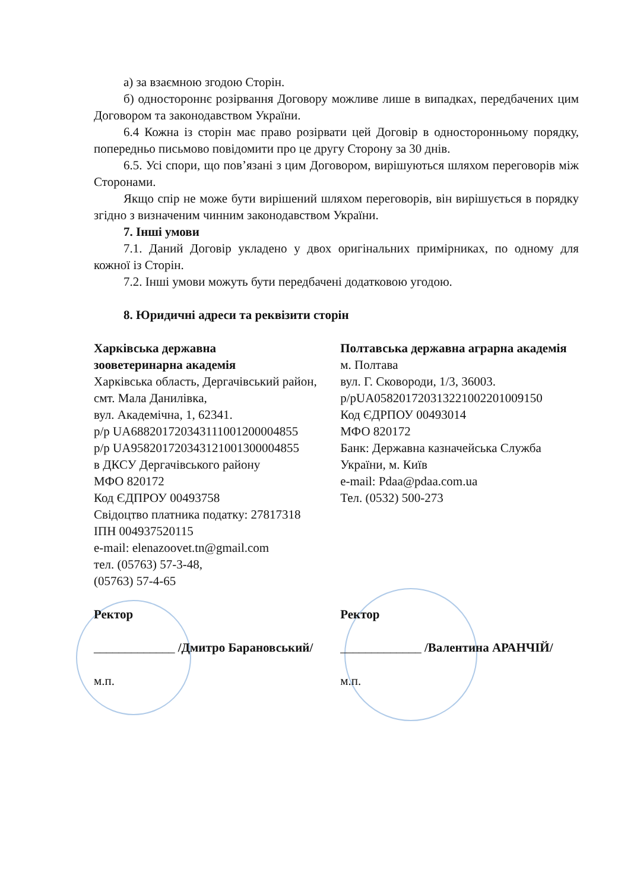а) за взаємною згодою Сторін.
б) одностороннє розірвання Договору можливе лише в випадках, передбачених цим Договором та законодавством України.
6.4 Кожна із сторін має право розірвати цей Договір в односторонньому порядку, попередньо письмово повідомити про це другу Сторону за 30 днів.
6.5. Усі спори, що пов’язані з цим Договором, вирішуються шляхом переговорів між Сторонами.
Якщо спір не може бути вирішений шляхом переговорів, він вирішується в порядку згідно з визначеним чинним законодавством України.
7. Інші умови
7.1. Даний Договір укладено у двох оригінальних примірниках, по одному для кожної із Сторін.
7.2. Інші умови можуть бути передбачені додатковою угодою.
8. Юридичні адреси та реквізити сторін
Харківська державна
зооветеринарна академія
Харківська область, Дергачівський район, смт. Мала Данилівка,
вул. Академічна, 1, 62341.
р/р UA688201720343111001200004855
р/р UA958201720343121001300004855
в ДКСУ Дергачівського району
МФО 820172
Код ЄДПРОУ 00493758
Свідоцтво платника податку: 27817318
ІПН 004937520115
e-mail: elenazoovet.tn@gmail.com
тел. (05763) 57-3-48,
(05763) 57-4-65
Полтавська державна аграрна академія
м. Полтава
вул. Г. Сковороди, 1/3, 36003.
р/рUA058201720313221002201009150
Код ЄДРПОУ 00493014
МФО 820172
Банк: Державна казначейська Служба України, м. Київ
e-mail: Pdaa@pdaa.com.ua
Тел. (0532) 500-273
Ректор
_____________ /Дмитро Барановський/
м.п.
Ректор
_____________ /Валентина АРАНЧІЙ/
м.п.